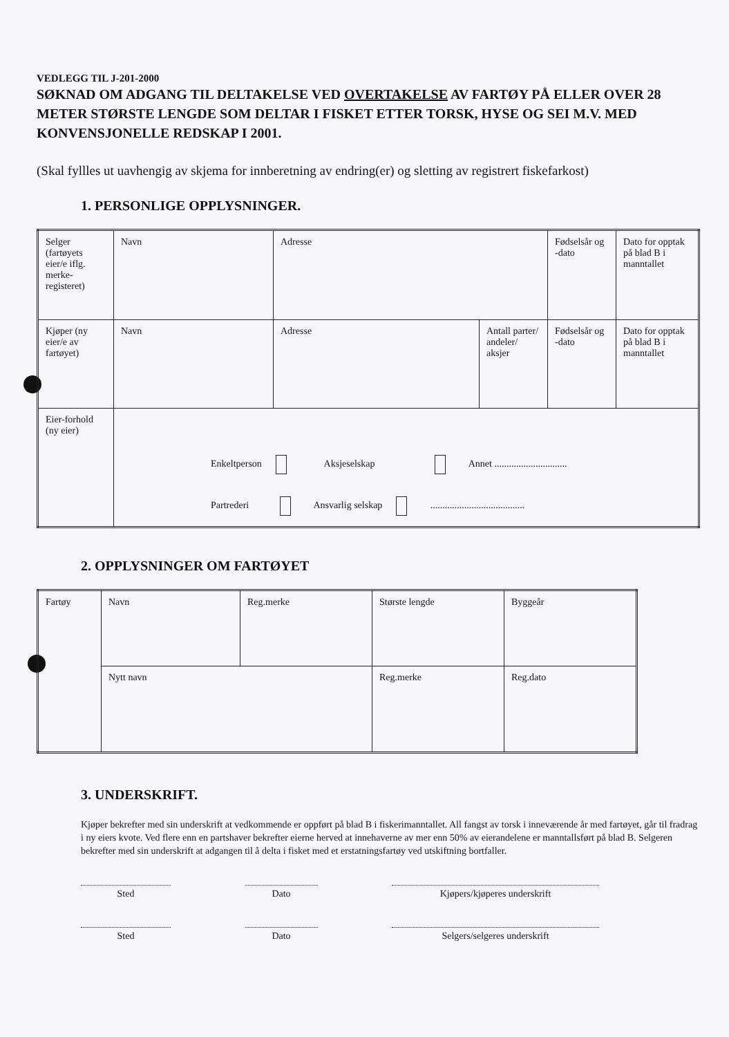VEDLEGG TIL J-201-2000
SØKNAD OM ADGANG TIL DELTAKELSE VED OVERTAKELSE AV FARTØY PÅ ELLER OVER 28 METER STØRSTE LENGDE SOM DELTAR I FISKET ETTER TORSK, HYSE OG SEI M.V. MED KONVENSJONELLE REDSKAP I 2001.
(Skal fyllles ut uavhengig av skjema for innberetning av endring(er) og sletting av registrert fiskefarkost)
1. PERSONLIGE OPPLYSNINGER.
| Selger (fartøyets eier/e iflg. merke-registeret) | Navn | Adresse | | Fødselsår og -dato | Dato for opptak på blad B i manntallet |
| Kjøper (ny eier/e av fartøyet) | Navn | Adresse | Antall parter/ andeler/ aksjer | Fødselsår og -dato | Dato for opptak på blad B i manntallet |
| Eier-forhold (ny eier) | Enkeltperson Aksjeselskap Annet .............................. Partrederi Ansvarlig selskap ....................................... | | | | |
2. OPPLYSNINGER OM FARTØYET
| Fartøy | Navn | Reg.merke | Største lengde | Byggeår |
| | Nytt navn | | Reg.merke | Reg.dato |
3. UNDERSKRIFT.
Kjøper bekrefter med sin underskrift at vedkommende er oppført på blad B i fiskerimanntallet. All fangst av torsk i inneværende år med fartøyet, går til fradrag i ny eiers kvote. Ved flere enn en partshaver bekrefter eierne herved at innehaverne av mer enn 50% av eierandelene er manntallsført på blad B. Selgeren bekrefter med sin underskrift at adgangen til å delta i fisket med et erstatningsfartøy ved utskiftning bortfaller.
Sted Dato Kjøpers/kjøperes underskrift
Sted Dato Selgers/selgeres underskrift